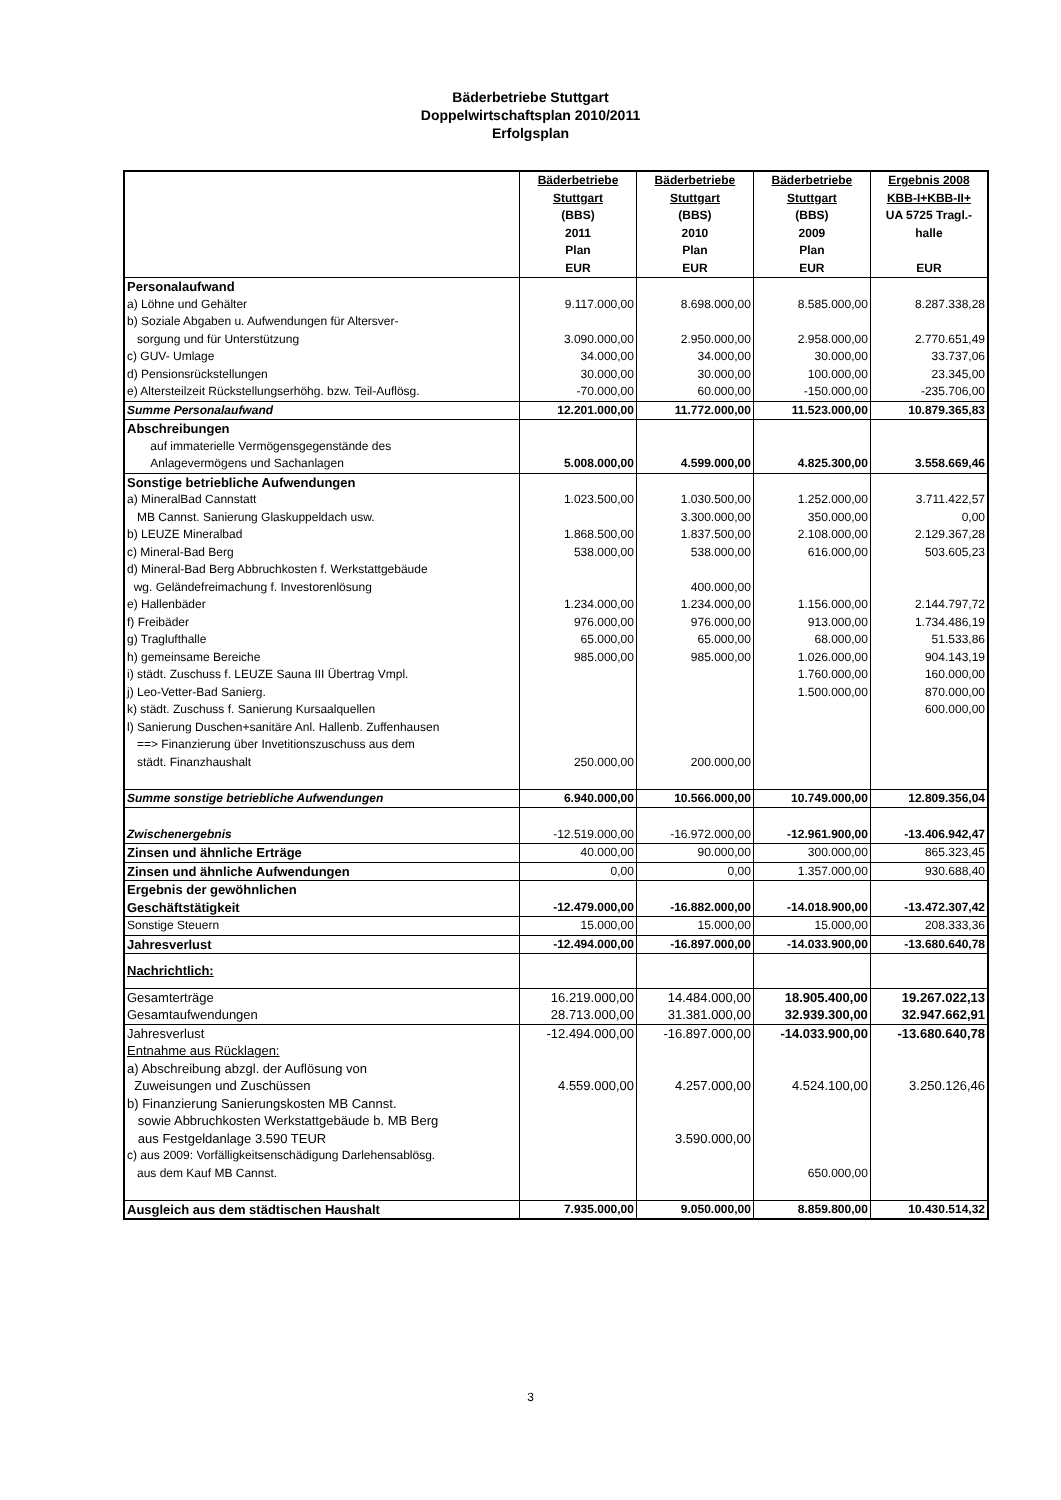Bäderbetriebe Stuttgart
Doppelwirtschaftsplan 2010/2011
Erfolgsplan
| | Bäderbetriebe Stuttgart (BBS) 2011 Plan EUR | Bäderbetriebe Stuttgart (BBS) 2010 Plan EUR | Bäderbetriebe Stuttgart (BBS) 2009 Plan EUR | Ergebnis 2008 KBB-I+KBB-II+ UA 5725 Tragl.- halle EUR |
| --- | --- | --- | --- | --- |
| Personalaufwand | | | | |
| a) Löhne und Gehälter | 9.117.000,00 | 8.698.000,00 | 8.585.000,00 | 8.287.338,28 |
| b) Soziale Abgaben u. Aufwendungen für Altersver- sorgung und für Unterstützung | 3.090.000,00 | 2.950.000,00 | 2.958.000,00 | 2.770.651,49 |
| c) GUV- Umlage | 34.000,00 | 34.000,00 | 30.000,00 | 33.737,06 |
| d) Pensionsrückstellungen | 30.000,00 | 30.000,00 | 100.000,00 | 23.345,00 |
| e) Altersteilzeit Rückstellungserhöhg. bzw. Teil-Auflösg. | -70.000,00 | 60.000,00 | -150.000,00 | -235.706,00 |
| Summe Personalaufwand | 12.201.000,00 | 11.772.000,00 | 11.523.000,00 | 10.879.365,83 |
| Abschreibungen | | | | |
| auf immaterielle Vermögensgegenstände des Anlagevermögens und Sachanlagen | 5.008.000,00 | 4.599.000,00 | 4.825.300,00 | 3.558.669,46 |
| Sonstige betriebliche Aufwendungen | | | | |
| a) MineralBad Cannstatt | 1.023.500,00 | 1.030.500,00 | 1.252.000,00 | 3.711.422,57 |
| MB Cannst. Sanierung Glaskuppeldach usw. | | 3.300.000,00 | 350.000,00 | 0,00 |
| b) LEUZE Mineralbad | 1.868.500,00 | 1.837.500,00 | 2.108.000,00 | 2.129.367,28 |
| c) Mineral-Bad Berg | 538.000,00 | 538.000,00 | 616.000,00 | 503.605,23 |
| d) Mineral-Bad Berg Abbruchkosten f. Werkstattgebäude wg. Geländefreimachung f. Investorenlösung | | 400.000,00 | | |
| e) Hallenbäder | 1.234.000,00 | 1.234.000,00 | 1.156.000,00 | 2.144.797,72 |
| f) Freibäder | 976.000,00 | 976.000,00 | 913.000,00 | 1.734.486,19 |
| g) Traglufthalle | 65.000,00 | 65.000,00 | 68.000,00 | 51.533,86 |
| h) gemeinsame Bereiche | 985.000,00 | 985.000,00 | 1.026.000,00 | 904.143,19 |
| i) städt. Zuschuss f. LEUZE Sauna III Übertrag Vmpl. | | | 1.760.000,00 | 160.000,00 |
| j) Leo-Vetter-Bad Sanierg. | | | 1.500.000,00 | 870.000,00 |
| k) städt. Zuschuss f. Sanierung Kursaalquellen | | | | 600.000,00 |
| l) Sanierung Duschen+sanitäre Anl. Hallenb. Zuffenhausen ==> Finanzierung über Invetitionszuschuss aus dem städt. Finanzhaushalt | 250.000,00 | 200.000,00 | | |
| Summe sonstige betriebliche Aufwendungen | 6.940.000,00 | 10.566.000,00 | 10.749.000,00 | 12.809.356,04 |
| Zwischenergebnis | -12.519.000,00 | -16.972.000,00 | -12.961.900,00 | -13.406.942,47 |
| Zinsen und ähnliche Erträge | 40.000,00 | 90.000,00 | 300.000,00 | 865.323,45 |
| Zinsen und ähnliche Aufwendungen | 0,00 | 0,00 | 1.357.000,00 | 930.688,40 |
| Ergebnis der gewöhnlichen Geschäftstätigkeit | -12.479.000,00 | -16.882.000,00 | -14.018.900,00 | -13.472.307,42 |
| Sonstige Steuern | 15.000,00 | 15.000,00 | 15.000,00 | 208.333,36 |
| Jahresverlust | -12.494.000,00 | -16.897.000,00 | -14.033.900,00 | -13.680.640,78 |
| Nachrichtlich: | | | | |
| Gesamterträge | 16.219.000,00 | 14.484.000,00 | 18.905.400,00 | 19.267.022,13 |
| Gesamtaufwendungen | 28.713.000,00 | 31.381.000,00 | 32.939.300,00 | 32.947.662,91 |
| Jahresverlust | -12.494.000,00 | -16.897.000,00 | -14.033.900,00 | -13.680.640,78 |
| Entnahme aus Rücklagen: a) Abschreibung abzgl. der Auflösung von Zuweisungen und Zuschüssen | 4.559.000,00 | 4.257.000,00 | 4.524.100,00 | 3.250.126,46 |
| b) Finanzierung Sanierungskosten MB Cannst. sowie Abbruchkosten Werkstattgebäude b. MB Berg aus Festgeldanlage 3.590 TEUR | | 3.590.000,00 | | |
| c) aus 2009: Vorfälligkeitsenschädigung Darlehensablösg. aus dem Kauf MB Cannst. | | | 650.000,00 | |
| Ausgleich aus dem städtischen Haushalt | 7.935.000,00 | 9.050.000,00 | 8.859.800,00 | 10.430.514,32 |
3